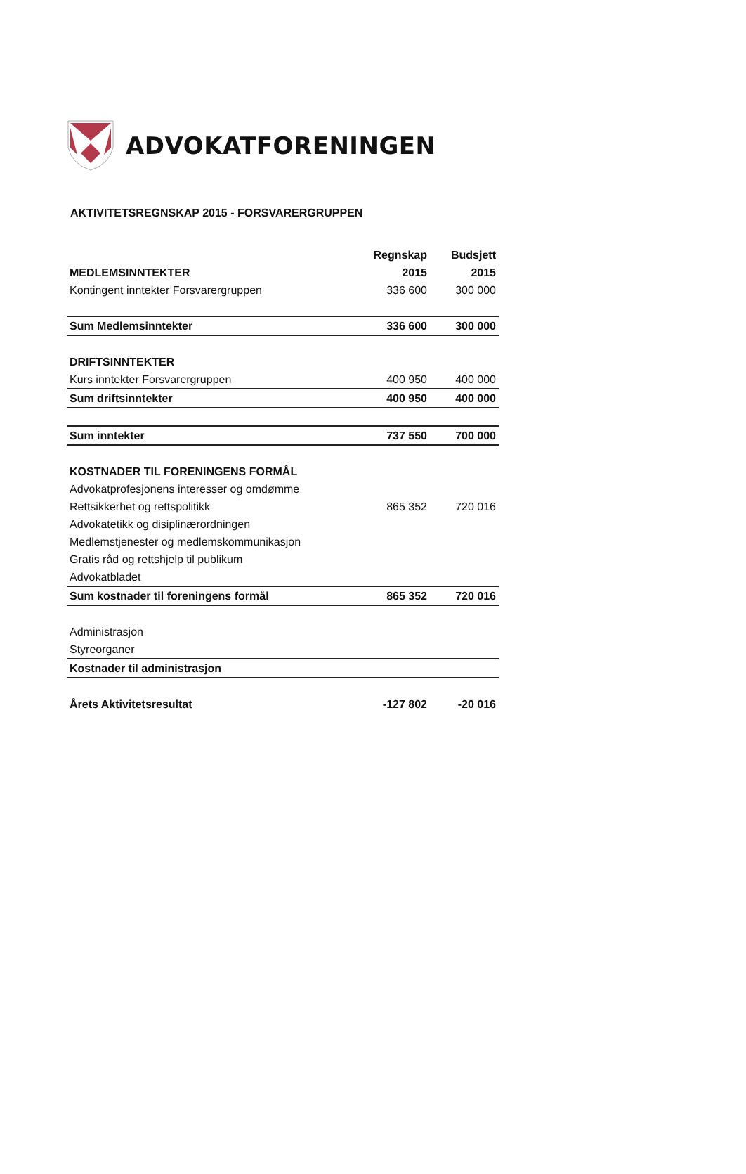ADVOKATFORENINGEN
AKTIVITETSREGNSKAP 2015 - FORSVARERGRUPPEN
| | Regnskap | Budsjett |
| --- | --- | --- |
| MEDLEMSINNTEKTER | 2015 | 2015 |
| Kontingent inntekter Forsvarergruppen | 336 600 | 300 000 |
| Sum Medlemsinntekter | 336 600 | 300 000 |
| DRIFTSINNTEKTER | | |
| Kurs inntekter Forsvarergruppen | 400 950 | 400 000 |
| Sum driftsinntekter | 400 950 | 400 000 |
| Sum inntekter | 737 550 | 700 000 |
| KOSTNADER TIL FORENINGENS FORMÅL | | |
| Advokatprofesjonens interesser og omdømme | | |
| Rettsikkerhet og rettspolitikk | 865 352 | 720 016 |
| Advokatetikk og disiplinærordningen | | |
| Medlemstjenester og medlemskommunikasjon | | |
| Gratis råd og rettshjelp til publikum | | |
| Advokatbladet | | |
| Sum kostnader til foreningens formål | 865 352 | 720 016 |
| Administrasjon | | |
| Styreorganer | | |
| Kostnader til administrasjon | | |
| Årets Aktivitetsresultat | -127 802 | -20 016 |